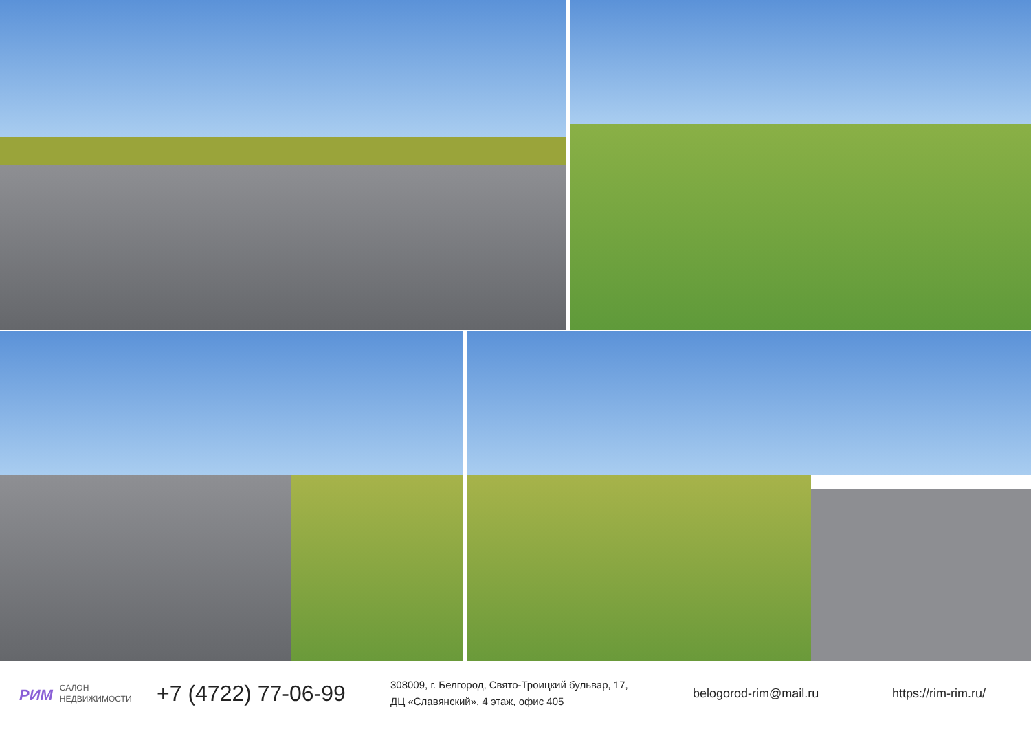РИМ САЛОН
НЕДВИЖИМОСТИ
+7 (4722) 77-06-99
308009, г. Белгород, Свято-Троицкий бульвар, 17,
ДЦ «Славянский», 4 этаж, офис 405
belogorod-rim@mail.ru https://rim-rim.ru/